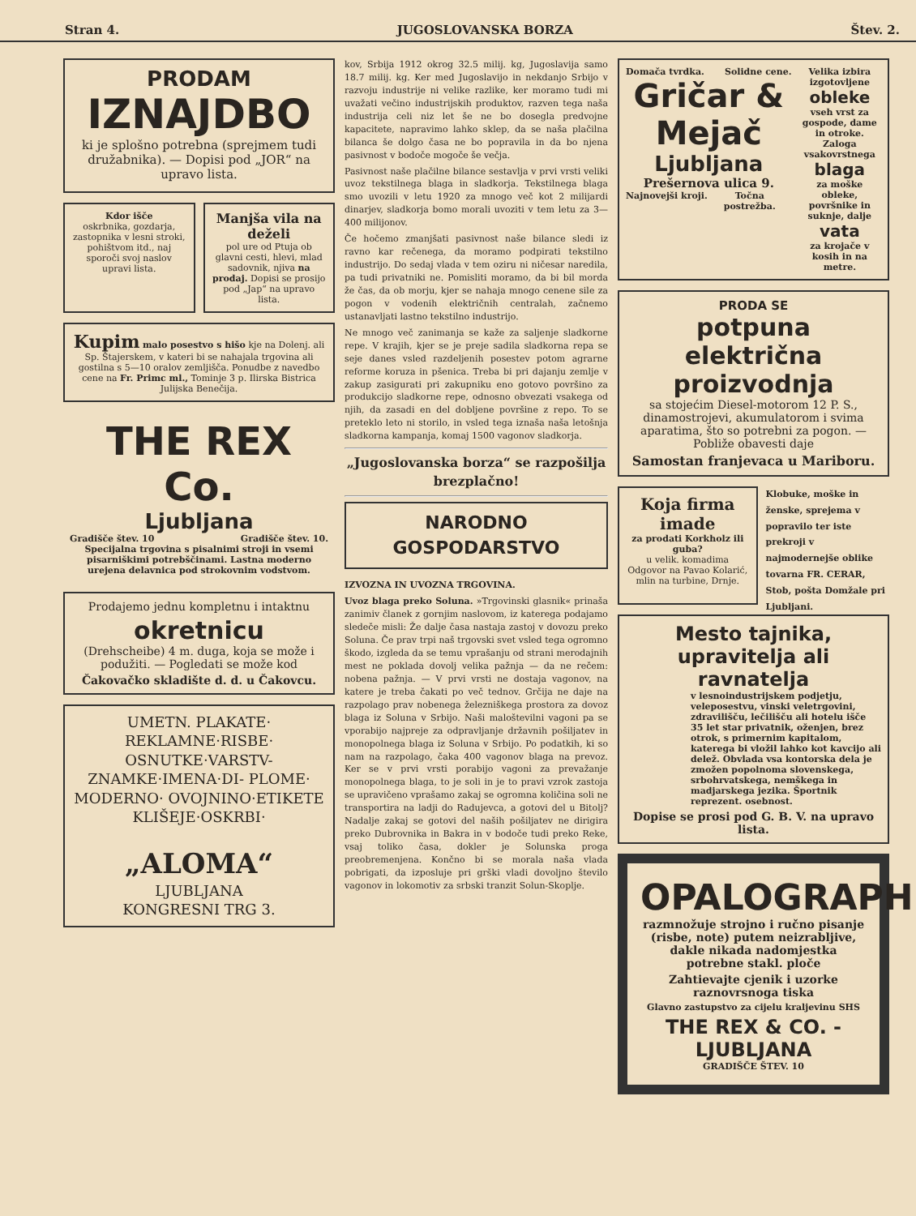Stran 4. JUGOSLOVANSKA BORZA Štev. 2.
PRODAM
IZNAJDBO
ki je splošno potrebna (sprejmem tudi družabnika). — Dopisi pod „JOR“ na upravo lista.
Kdor išče
oskrbnika, gozdarja, zastopnika v lesni stroki, pohištvom itd., naj sporoči svoj naslov upravi lista.
Manjša vila na deželi
pol ure od Ptuja ob glavni cesti, hlevi, mlad sadovnik, njiva na prodaj. Dopisi se prosijo pod „Jap“ na upravo lista.
Kupim malo posestvo s hišo kje na Dolenj. ali Sp. Štajerskem, v kateri bi se nahajala trgovina ali gostilna s 5—10 oralov zemljišča. Ponudbe z navedbo cene na Fr. Primc ml., Tominje 3 p. Ilirska Bistrica Julijska Benečija.
THE REX Co.
Ljubljana
Gradišče štev. 10 Gradišče štev. 10.
Specijalna trgovina s pisalnimi stroji in vsemi pisarniškimi potrebščinami. Lastna moderno urejena delavnica pod strokovnim vodstvom.
Prodajemo jednu kompletnu i intaktnu
okretnicu
(Drehscheibe) 4 m. duga, koja se može i podužiti. — Pogledati se može kod
Čakovačko skladište d. d. u Čakovcu.
UMETN. PLAKATE· REKLAMNE·RISBE· OSNUTKE·VARSTV- ZNAMKE·IMENA·DI- PLOME· MODERNO· OVOJNINO·ETIKETE KLIŠEJE·OSKRBI·
„ALOMA“
LJUBLJANA
KONGRESNI TRG 3.
kov, Srbija 1912 okrog 32.5 milij. kg, Jugoslavija samo 18.7 milij. kg. Ker med Jugoslavijo in nekdanjo Srbijo v razvoju industrije ni velike razlike, ker moramo tudi mi uvažati večino industrijskih produktov, razven tega naša industrija celi niz let še ne bo dosegla predvojne kapacitete, napravimo lahko sklep, da se naša plačilna bilanca še dolgo časa ne bo popravila in da bo njena pasivnost v bodoče mogoče še večja.
Pasivnost naše plačilne bilance sestavlja v prvi vrsti veliki uvoz tekstilnega blaga in sladkorja. Tekstilnega blaga smo uvozili v letu 1920 za mnogo več kot 2 milijardi dinarjev, sladkorja bomo morali uvoziti v tem letu za 3—400 milijonov.
Če hočemo zmanjšati pasivnost naše bilance sledi iz ravno kar rečenega, da moramo podpirati tekstilno industrijo. Do sedaj vlada v tem oziru ni ničesar naredila, pa tudi privatniki ne. Pomisliti moramo, da bi bil morda že čas, da ob morju, kjer se nahaja mnogo cenene sile za pogon v vodenih električnih centralah, začnemo ustanavljati lastno tekstilno industrijo.
Ne mnogo več zanimanja se kaže za saljenje sladkorne repe. V krajih, kjer se je preje sadila sladkorna repa se seje danes vsled razdeljenih posestev potom agrarne reforme koruza in pšenica. Treba bi pri dajanju zemlje v zakup zasigurati pri zakupniku eno gotovo površino za produkcijo sladkorne repe, odnosno obvezati vsakega od njih, da zasadi en del dobljene površine z repo. To se preteklo leto ni storilo, in vsled tega iznaša naša letošnja sladkorna kampanja, komaj 1500 vagonov sladkorja.
„Jugoslovanska borza“ se razpošilja brezplačno!
NARODNO GOSPODARSTVO
IZVOZNA IN UVOZNA TRGOVINA.
Uvoz blaga preko Soluna. »Trgovinski glasnik« prinaša zanimiv članek z gornjim naslovom, iz katerega podajamo sledeče misli: Že dalje časa nastaja zastoj v dovozu preko Soluna. Če prav trpi naš trgovski svet vsled tega ogromno škodo, izgleda da se temu vprašanju od strani merodajnih mest ne poklada dovolj velika pažnja — da ne rečem: nobena pažnja. — V prvi vrsti ne dostaja vagonov, na katere je treba čakati po več tednov. Grčija ne daje na razpolago prav nobenega železniškega prostora za dovoz blaga iz Soluna v Srbijo. Naši maloštevilni vagoni pa se vporabijo najpreje za odpravljanje državnih pošiljatev in monopolnega blaga iz Soluna v Srbijo. Po podatkih, ki so nam na razpolago, čaka 400 vagonov blaga na prevoz. Ker se v prvi vrsti porabijo vagoni za prevažanje monopolnega blaga, to je soli in je to pravi vzrok zastoja se upravičeno vprašamo zakaj se ogromna količina soli ne transportira na ladji do Radujevca, a gotovi del u Bitolj? Nadalje zakaj se gotovi del naših pošiljatev ne dirigira preko Dubrovnika in Bakra in v bodoče tudi preko Reke, vsaj toliko časa, dokler je Solunska proga preobremenjena. Končno bi se morala naša vlada pobrigati, da izposluje pri grški vladi dovoljno število vagonov in lokomotiv za srbski tranzit Solun-Skoplje.
Domača tvrdka. Solidne cene.
Gričar & Mejač
Ljubljana
Prešernova ulica 9.
Najnovejši kroji. Točna postrežba.
Velika izbira izgotovljene
obleke
vseh vrst za gospode, dame in otroke. Zaloga vsakovrstnega
blaga
za moške obleke, površnike in suknje, dalje
vata
za krojače v kosih in na metre.
PRODA SE
potpuna električna proizvodnja
sa stojećim Diesel-motorom 12 P. S., dinamostrojevi, akumulatorom i svima aparatima, što so potrebni za pogon. — Pobliže obavesti daje
Samostan franjevaca u Mariboru.
Koja firma imade
za prodati Korkholz ili guba?
u velik. komadima Odgovor na Pavao Kolarić, mlin na turbine, Drnje.
Klobuke, moške in ženske, sprejema v popravilo ter iste prekroji v najmodernejše oblike tovarna FR. CERAR, Stob, pošta Domžale pri Ljubljani.
Mesto tajnika, upravitelja ali ravnatelja
v lesnoindustrijskem podjetju, veleposestvu, vinski veletrgovini, zdravilišču, lečilišču ali hotelu išče 35 let star privatnik, oženjen, brez otrok, s primernim kapitalom, katerega bi vložil lahko kot kavcijo ali delež. Obvlada vsa kontorska dela je zmožen popolnoma slovenskega, srbohrvatskega, nemškega in madjarskega jezika. Športnik reprezent. osebnost.
Dopise se prosi pod G. B. V. na upravo lista.
OPALOGRAPH
razmnožuje strojno i ručno pisanje (risbe, note) putem neizrabljive, dakle nikada nadomjestka potrebne stakl. ploče
Zahtievajte cjenik i uzorke raznovrsnoga tiska
Glavno zastupstvo za cijelu kraljevinu SHS
THE REX & CO. - LJUBLJANA
GRADIŠČE ŠTEV. 10